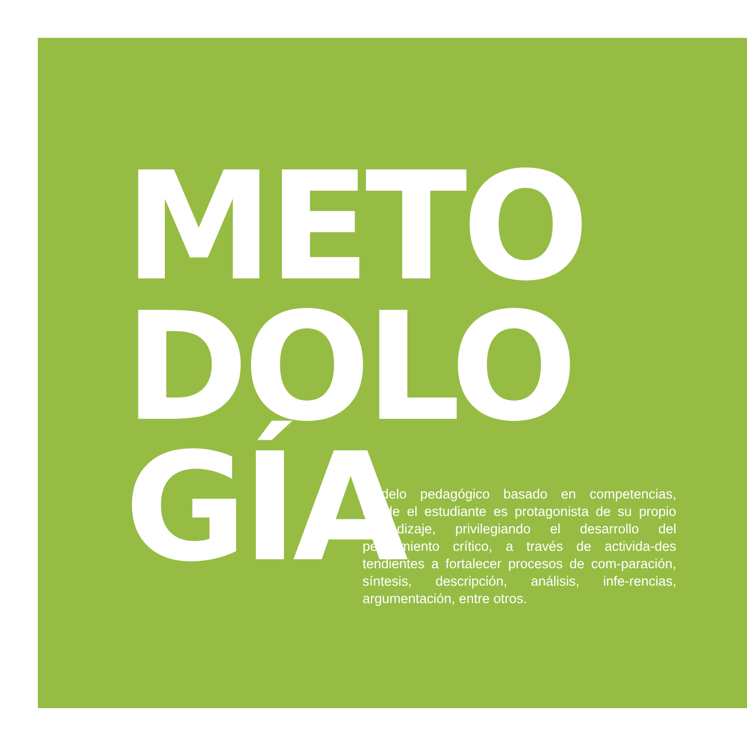METO
DOLO
GÍA
Modelo pedagógico basado en competencias, donde el estudiante es protagonista de su propio aprendizaje, privilegiando el desarrollo del pensamiento crítico, a través de activida-des tendientes a fortalecer procesos de com-paración, síntesis, descripción, análisis, infe-rencias, argumentación, entre otros.